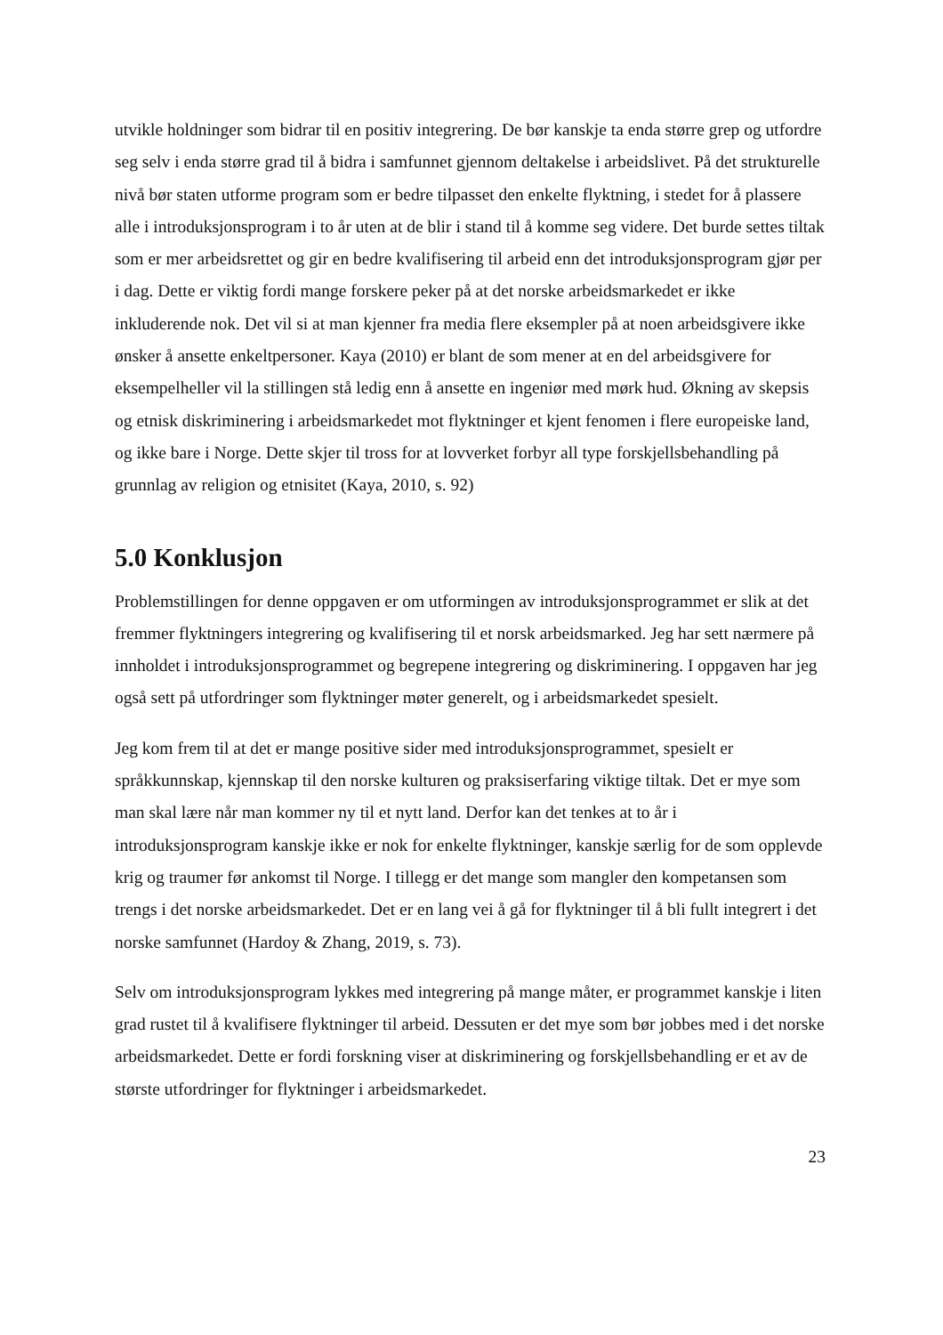utvikle holdninger som bidrar til en positiv integrering. De bør kanskje ta enda større grep og utfordre seg selv i enda større grad til å bidra i samfunnet gjennom deltakelse i arbeidslivet. På det strukturelle nivå bør staten utforme program som er bedre tilpasset den enkelte flyktning, i stedet for å plassere alle i introduksjonsprogram i to år uten at de blir i stand til å komme seg videre. Det burde settes tiltak som er mer arbeidsrettet og gir en bedre kvalifisering til arbeid enn det introduksjonsprogram gjør per i dag. Dette er viktig fordi mange forskere peker på at det norske arbeidsmarkedet er ikke inkluderende nok. Det vil si at man kjenner fra media flere eksempler på at noen arbeidsgivere ikke ønsker å ansette enkeltpersoner. Kaya (2010) er blant de som mener at en del arbeidsgivere for eksempelheller vil la stillingen stå ledig enn å ansette en ingeniør med mørk hud. Økning av skepsis og etnisk diskriminering i arbeidsmarkedet mot flyktninger et kjent fenomen i flere europeiske land, og ikke bare i Norge. Dette skjer til tross for at lovverket forbyr all type forskjellsbehandling på grunnlag av religion og etnisitet (Kaya, 2010, s. 92)
5.0 Konklusjon
Problemstillingen for denne oppgaven er om utformingen av introduksjonsprogrammet er slik at det fremmer flyktningers integrering og kvalifisering til et norsk arbeidsmarked. Jeg har sett nærmere på innholdet i introduksjonsprogrammet og begrepene integrering og diskriminering. I oppgaven har jeg også sett på utfordringer som flyktninger møter generelt, og i arbeidsmarkedet spesielt.
Jeg kom frem til at det er mange positive sider med introduksjonsprogrammet, spesielt er språkkunnskap, kjennskap til den norske kulturen og praksiserfaring viktige tiltak. Det er mye som man skal lære når man kommer ny til et nytt land. Derfor kan det tenkes at to år i introduksjonsprogram kanskje ikke er nok for enkelte flyktninger, kanskje særlig for de som opplevde krig og traumer før ankomst til Norge. I tillegg er det mange som mangler den kompetansen som trengs i det norske arbeidsmarkedet. Det er en lang vei å gå for flyktninger til å bli fullt integrert i det norske samfunnet (Hardoy & Zhang, 2019, s. 73).
Selv om introduksjonsprogram lykkes med integrering på mange måter, er programmet kanskje i liten grad rustet til å kvalifisere flyktninger til arbeid. Dessuten er det mye som bør jobbes med i det norske arbeidsmarkedet. Dette er fordi forskning viser at diskriminering og forskjellsbehandling er et av de største utfordringer for flyktninger i arbeidsmarkedet.
23